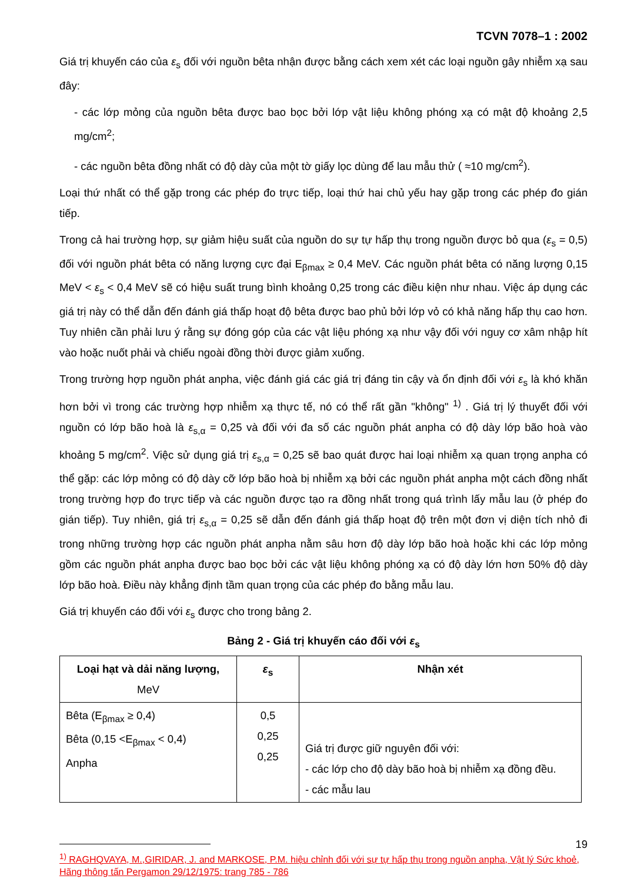TCVN 7078–1 : 2002
Giá trị khuyến cáo của ε<sub>s</sub> đối với nguồn bêta nhận được bằng cách xem xét các loại nguồn gây nhiễm xạ sau đây:
- các lớp mỏng của nguồn bêta được bao bọc bởi lớp vật liệu không phóng xạ có mật độ khoảng 2,5 mg/cm<sup>2</sup>;
- các nguồn bêta đồng nhất có độ dày của một tờ giấy lọc dùng để lau mẫu thử ( ≈10 mg/cm<sup>2</sup>).
Loại thứ nhất có thể gặp trong các phép đo trực tiếp, loại thứ hai chủ yếu hay gặp trong các phép đo gián tiếp.
Trong cả hai trường hợp, sự giảm hiệu suất của nguồn do sự tự hấp thụ trong nguồn được bỏ qua (ε<sub>s</sub> = 0,5) đối với nguồn phát bêta có năng lượng cực đại E<sub>βmax</sub> ≥ 0,4 MeV. Các nguồn phát bêta có năng lượng 0,15 MeV < ε<sub>s</sub> < 0,4 MeV sẽ có hiệu suất trung bình khoảng 0,25 trong các điều kiện như nhau. Việc áp dụng các giá trị này có thể dẫn đến đánh giá thấp hoạt độ bêta được bao phủ bởi lớp vỏ có khả năng hấp thụ cao hơn. Tuy nhiên cần phải lưu ý rằng sự đóng góp của các vật liệu phóng xạ như vậy đối với nguy cơ xâm nhập hít vào hoặc nuốt phải và chiếu ngoài đồng thời được giảm xuống.
Trong trường hợp nguồn phát anpha, việc đánh giá các giá trị đáng tin cậy và ổn định đối với ε<sub>s</sub> là khó khăn hơn bởi vì trong các trường hợp nhiễm xạ thực tế, nó có thể rất gần "không" <sup>1)</sup> . Giá trị lý thuyết đối với nguồn có lớp bão hoà là ε<sub>s,α</sub> = 0,25 và đối với đa số các nguồn phát anpha có độ dày lớp bão hoà vào khoảng 5 mg/cm<sup>2</sup>. Việc sử dụng giá trị ε<sub>s,α</sub> = 0,25 sẽ bao quát được hai loại nhiễm xạ quan trọng anpha có thể gặp: các lớp mỏng có độ dày cỡ lớp bão hoà bị nhiễm xạ bởi các nguồn phát anpha một cách đồng nhất trong trường hợp đo trực tiếp và các nguồn được tạo ra đồng nhất trong quá trình lấy mẫu lau (ở phép đo gián tiếp). Tuy nhiên, giá trị ε<sub>s,α</sub> = 0,25 sẽ dẫn đến đánh giá thấp hoạt độ trên một đơn vị diện tích nhỏ đi trong những trường hợp các nguồn phát anpha nằm sâu hơn độ dày lớp bão hoà hoặc khi các lớp mỏng gồm các nguồn phát anpha được bao bọc bởi các vật liệu không phóng xạ có độ dày lớn hơn 50% độ dày lớp bão hoà. Điều này khẳng định tầm quan trọng của các phép đo bằng mẫu lau.
Giá trị khuyến cáo đối với ε<sub>s</sub> được cho trong bảng 2.
Bảng 2 - Giá trị khuyến cáo đối với ε<sub>s</sub>
| Loại hạt và dải năng lượng, MeV | ε<sub>s</sub> | Nhận xét |
| --- | --- | --- |
| Bêta (E<sub>βmax</sub> ≥ 0,4) Bêta (0,15 <E<sub>βmax</sub> < 0,4) Anpha | 0,5 0,25 0,25 | Giá trị được giữ nguyên đối với: - các lớp cho độ dày bão hoà bị nhiễm xạ đồng đều. - các mẫu lau |
<sup>1)</sup> RAGHQVAYA, M.,GIRIDAR, J. and MARKOSE, P.M. hiệu chỉnh đối với sự tự hấp thụ trong nguồn anpha, Vật lý Sức khoẻ, Hãng thông tấn Pergamon 29/12/1975: trang 785 - 786
19